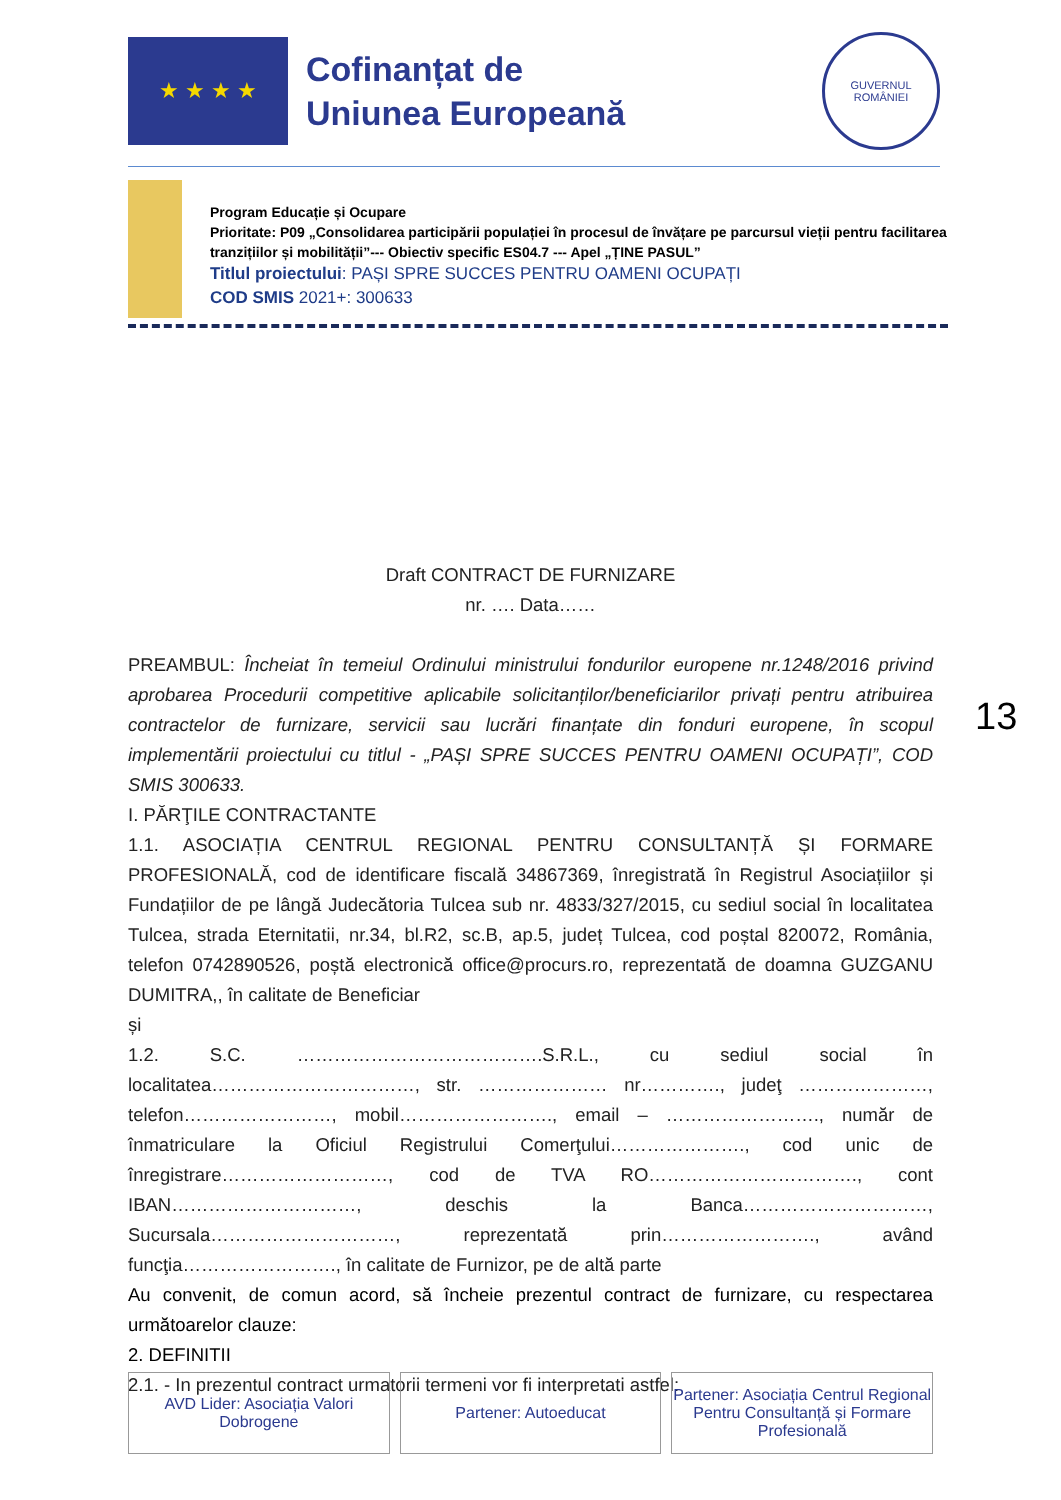★ ★ ★ ★
Cofinanțat de
Uniunea Europeană
GUVERNUL
ROMÂNIEI
Program Educație și Ocupare
Prioritate: P09 „Consolidarea participării populației în procesul de învățare pe parcursul vieții pentru facilitarea tranzițiilor și mobilității”--- Obiectiv specific ES04.7 --- Apel „ȚINE PASUL”
Titlul proiectului: PAȘI SPRE SUCCES PENTRU OAMENI OCUPAȚI
COD SMIS 2021+: 300633
Draft CONTRACT DE FURNIZARE
nr. …. Data……
PREAMBUL: Încheiat în temeiul Ordinului ministrului fondurilor europene nr.1248/2016 privind aprobarea Procedurii competitive aplicabile solicitanților/beneficiarilor privați pentru atribuirea contractelor de furnizare, servicii sau lucrări finanțate din fonduri europene, în scopul implementării proiectului cu titlul - „PAȘI SPRE SUCCES PENTRU OAMENI OCUPAȚI”, COD SMIS 300633.
I. PĂRŢILE CONTRACTANTE
1.1. ASOCIAȚIA CENTRUL REGIONAL PENTRU CONSULTANȚĂ ȘI FORMARE PROFESIONALĂ, cod de identificare fiscală 34867369, înregistrată în Registrul Asociațiilor și Fundațiilor de pe lângă Judecătoria Tulcea sub nr. 4833/327/2015, cu sediul social în localitatea Tulcea, strada Eternitatii, nr.34, bl.R2, sc.B, ap.5, județ Tulcea, cod poștal 820072, România, telefon 0742890526, poștă electronică office@procurs.ro, reprezentată de doamna GUZGANU DUMITRA,, în calitate de Beneficiar
și
1.2. S.C. ………………………………….S.R.L., cu sediul social în localitatea……………………………, str. ………………… nr…………., judeţ …………………, telefon……………………, mobil……………………., email – ……………………., număr de înmatriculare la Oficiul Registrului Comerţului…………………., cod unic de înregistrare………………………, cod de TVA RO……………………………., cont IBAN…………………………, deschis la Banca…………………………, Sucursala…………………………, reprezentată prin……………………., având funcţia……………………., în calitate de Furnizor, pe de altă parte
Au convenit, de comun acord, să încheie prezentul contract de furnizare, cu respectarea următoarelor clauze:
2. DEFINITII
2.1. - In prezentul contract urmatorii termeni vor fi interpretati astfel:
13
AVD Lider: Asociația Valori Dobrogene
Partener: Autoeducat Partener: Asociația Centrul Regional Pentru Consultanță și Formare Profesională